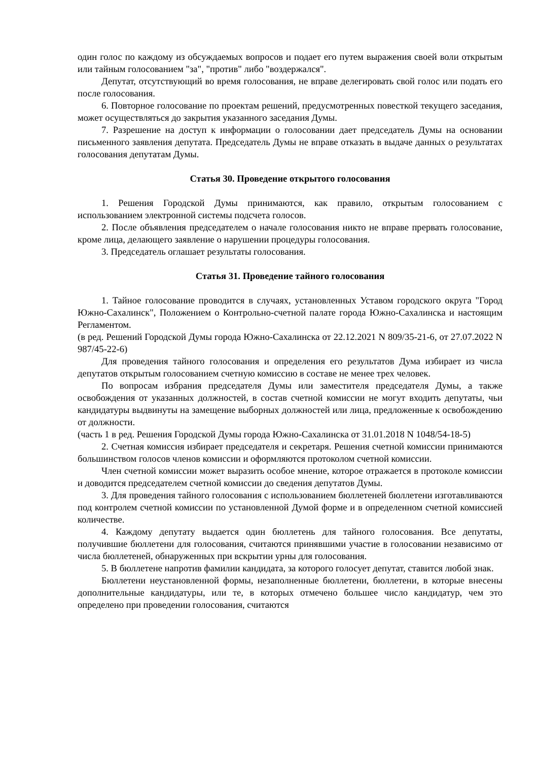один голос по каждому из обсуждаемых вопросов и подает его путем выражения своей воли открытым или тайным голосованием "за", "против" либо "воздержался".
Депутат, отсутствующий во время голосования, не вправе делегировать свой голос или подать его после голосования.
6. Повторное голосование по проектам решений, предусмотренных повесткой текущего заседания, может осуществляться до закрытия указанного заседания Думы.
7. Разрешение на доступ к информации о голосовании дает председатель Думы на основании письменного заявления депутата. Председатель Думы не вправе отказать в выдаче данных о результатах голосования депутатам Думы.
Статья 30. Проведение открытого голосования
1. Решения Городской Думы принимаются, как правило, открытым голосованием с использованием электронной системы подсчета голосов.
2. После объявления председателем о начале голосования никто не вправе прервать голосование, кроме лица, делающего заявление о нарушении процедуры голосования.
3. Председатель оглашает результаты голосования.
Статья 31. Проведение тайного голосования
1. Тайное голосование проводится в случаях, установленных Уставом городского округа "Город Южно-Сахалинск", Положением о Контрольно-счетной палате города Южно-Сахалинска и настоящим Регламентом.
(в ред. Решений Городской Думы города Южно-Сахалинска от 22.12.2021 N 809/35-21-6, от 27.07.2022 N 987/45-22-6)
Для проведения тайного голосования и определения его результатов Дума избирает из числа депутатов открытым голосованием счетную комиссию в составе не менее трех человек.
По вопросам избрания председателя Думы или заместителя председателя Думы, а также освобождения от указанных должностей, в состав счетной комиссии не могут входить депутаты, чьи кандидатуры выдвинуты на замещение выборных должностей или лица, предложенные к освобождению от должности.
(часть 1 в ред. Решения Городской Думы города Южно-Сахалинска от 31.01.2018 N 1048/54-18-5)
2. Счетная комиссия избирает председателя и секретаря. Решения счетной комиссии принимаются большинством голосов членов комиссии и оформляются протоколом счетной комиссии.
Член счетной комиссии может выразить особое мнение, которое отражается в протоколе комиссии и доводится председателем счетной комиссии до сведения депутатов Думы.
3. Для проведения тайного голосования с использованием бюллетеней бюллетени изготавливаются под контролем счетной комиссии по установленной Думой форме и в определенном счетной комиссией количестве.
4. Каждому депутату выдается один бюллетень для тайного голосования. Все депутаты, получившие бюллетени для голосования, считаются принявшими участие в голосовании независимо от числа бюллетеней, обнаруженных при вскрытии урны для голосования.
5. В бюллетене напротив фамилии кандидата, за которого голосует депутат, ставится любой знак.
Бюллетени неустановленной формы, незаполненные бюллетени, бюллетени, в которые внесены дополнительные кандидатуры, или те, в которых отмечено большее число кандидатур, чем это определено при проведении голосования, считаются